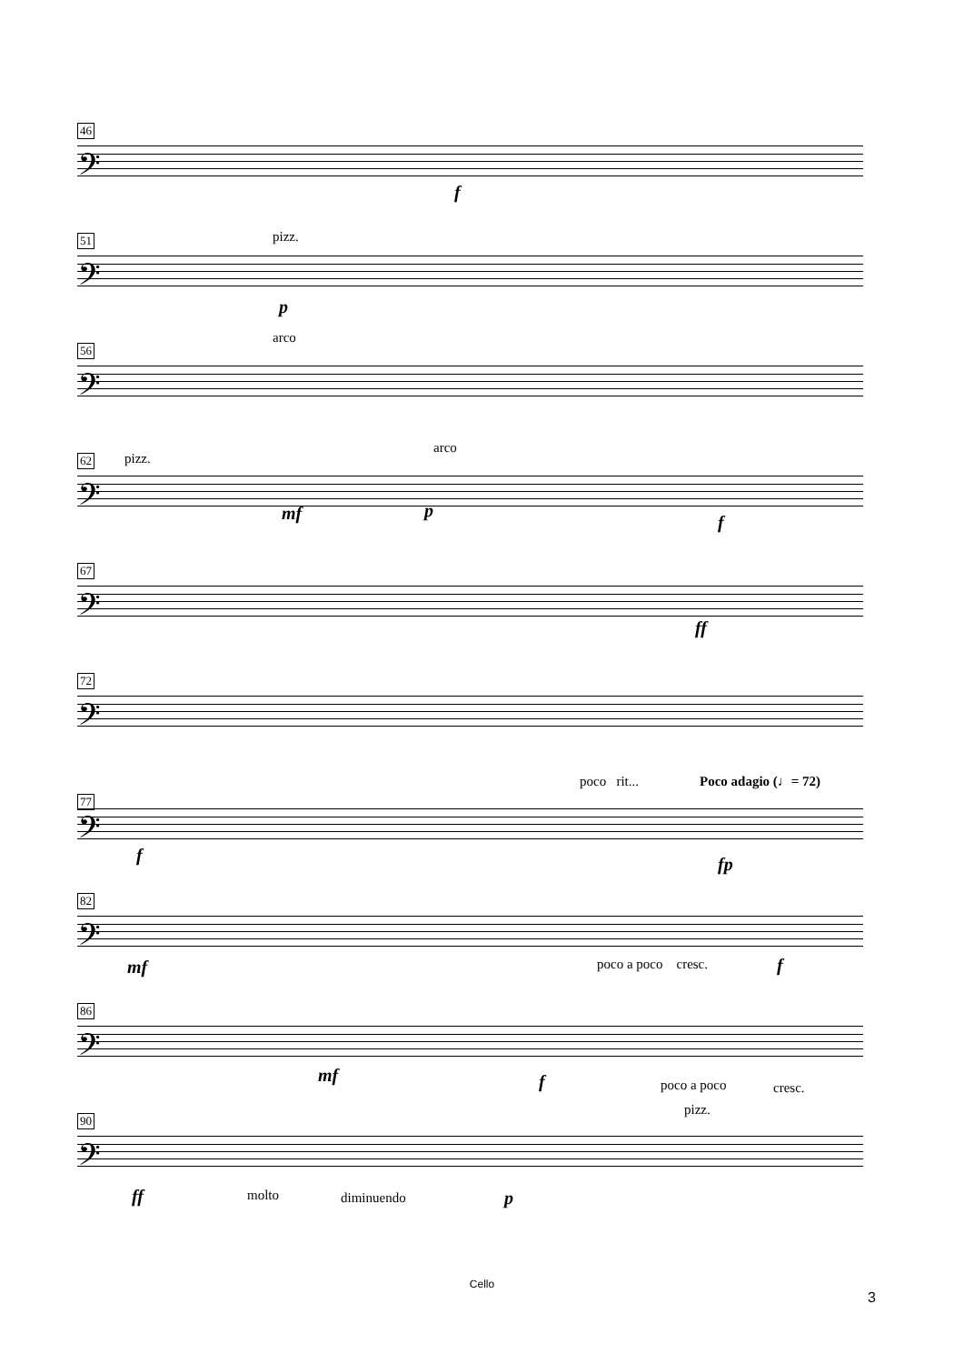46
𝄢
f
51
𝄢
pizz.
p
56
𝄢
arco
62
𝄢
pizz.
arco
mf p
f
67
𝄢
ff
72
𝄢
poco rit... Poco adagio (♩= 72)
77
𝄢
f fp
82
𝄢
mf poco a poco cresc. f
86
𝄢
mf f poco a poco cresc.
90
pizz.
𝄢
ff molto diminuendo p
Cello
3